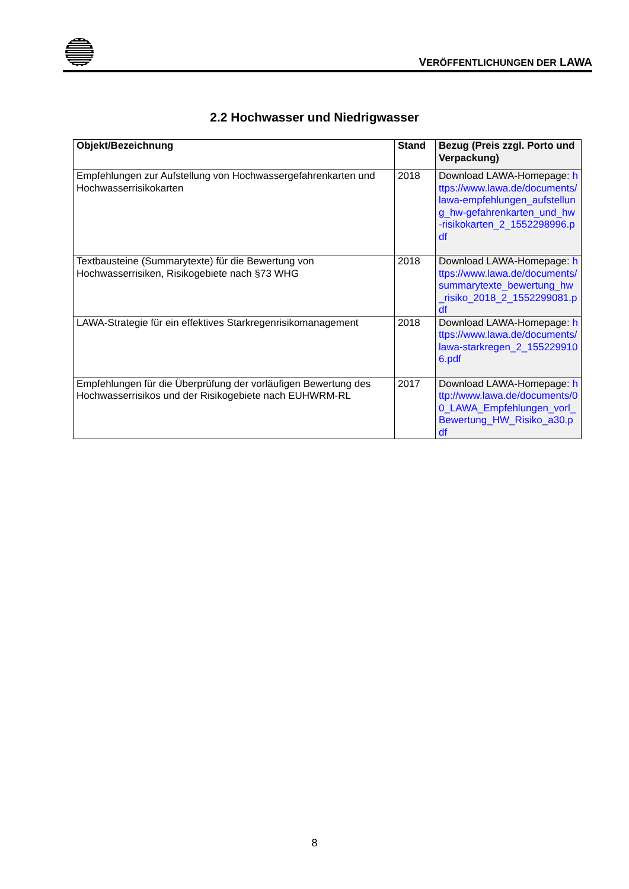VERÖFFENTLICHUNGEN DER LAWA
2.2 Hochwasser und Niedrigwasser
| Objekt/Bezeichnung | Stand | Bezug (Preis zzgl. Porto und Verpackung) |
| --- | --- | --- |
| Empfehlungen zur Aufstellung von Hochwassergefahrenkarten und Hochwasserrisikokarten | 2018 | Download LAWA-Homepage: https://www.lawa.de/documents/lawa-empfehlungen_aufstellung_hw-gefahrenkarten_und_hw-risikokarten_2_1552298996.pdf |
| Textbausteine (Summarytexte) für die Bewertung von Hochwasserrisiken, Risikogebiete nach §73 WHG | 2018 | Download LAWA-Homepage: https://www.lawa.de/documents/summarytexte_bewertung_hw_risiko_2018_2_1552299081.pdf |
| LAWA-Strategie für ein effektives Starkregenrisikomanagement | 2018 | Download LAWA-Homepage: https://www.lawa.de/documents/lawa-starkregen_2_1552299106.pdf |
| Empfehlungen für die Überprüfung der vorläufigen Bewertung des Hochwasserrisikos und der Risikogebiete nach EUHWRM-RL | 2017 | Download LAWA-Homepage: http://www.lawa.de/documents/00_LAWA_Empfehlungen_vorl_Bewertung_HW_Risiko_a30.pdf |
8